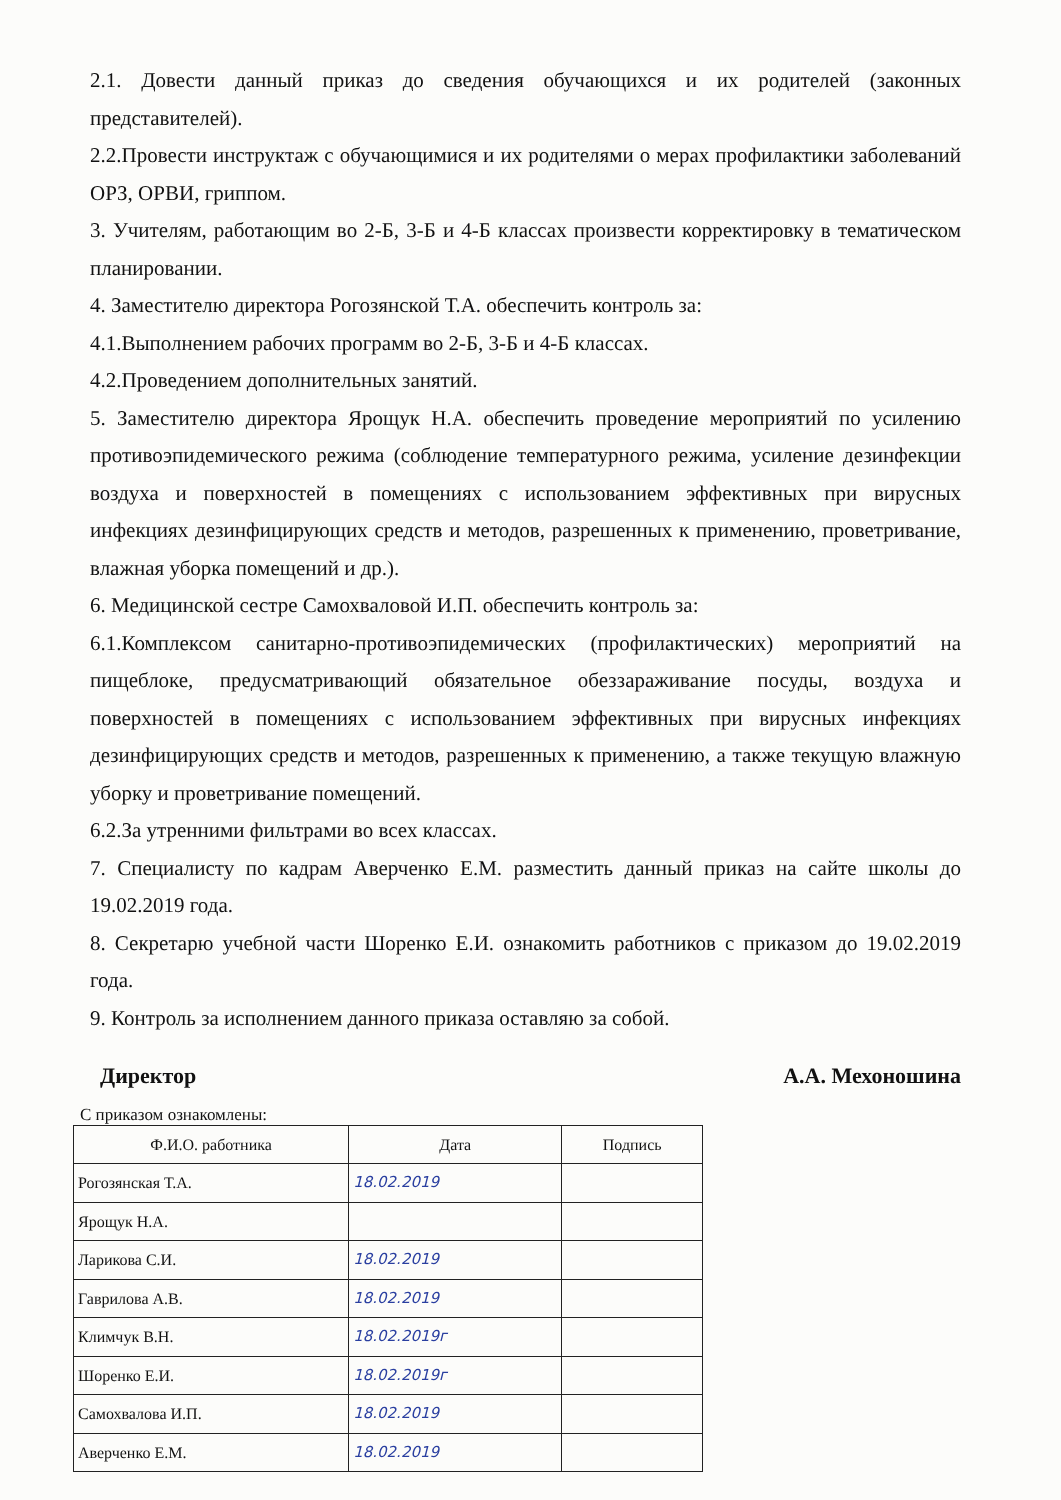2.1. Довести данный приказ до сведения обучающихся и их родителей (законных представителей).
2.2.Провести инструктаж с обучающимися и их родителями о мерах профилактики заболеваний ОРЗ, ОРВИ, гриппом.
3. Учителям, работающим во 2-Б, 3-Б и 4-Б классах произвести корректировку в тематическом планировании.
4. Заместителю директора Рогозянской Т.А. обеспечить контроль за:
4.1.Выполнением рабочих программ во 2-Б, 3-Б и 4-Б классах.
4.2.Проведением дополнительных занятий.
5. Заместителю директора Ярощук Н.А. обеспечить проведение мероприятий по усилению противоэпидемического режима (соблюдение температурного режима, усиление дезинфекции воздуха и поверхностей в помещениях с использованием эффективных при вирусных инфекциях дезинфицирующих средств и методов, разрешенных к применению, проветривание, влажная уборка помещений и др.).
6. Медицинской сестре Самохваловой И.П. обеспечить контроль за:
6.1.Комплексом санитарно-противоэпидемических (профилактических) мероприятий на пищеблоке, предусматривающий обязательное обеззараживание посуды, воздуха и поверхностей в помещениях с использованием эффективных при вирусных инфекциях дезинфицирующих средств и методов, разрешенных к применению, а также текущую влажную уборку и проветривание помещений.
6.2.За утренними фильтрами во всех классах.
7. Специалисту по кадрам Аверченко Е.М. разместить данный приказ на сайте школы до 19.02.2019 года.
8. Секретарю учебной части Шоренко Е.И. ознакомить работников с приказом до 19.02.2019 года.
9. Контроль за исполнением данного приказа оставляю за собой.
Директор А.А. Мехоношина
С приказом ознакомлены:
| Ф.И.О. работника | Дата | Подпись |
| --- | --- | --- |
| Рогозянская Т.А. | 18.02.2019 | |
| Ярощук Н.А. | | |
| Ларикова С.И. | 18.02.2019 | |
| Гаврилова А.В. | 18.02.2019 | |
| Климчук В.Н. | 18.02.2019г | |
| Шоренко Е.И. | 18.02.2019г | |
| Самохвалова И.П. | 18.02.2019 | |
| Аверченко Е.М. | 18.02.2019 | |